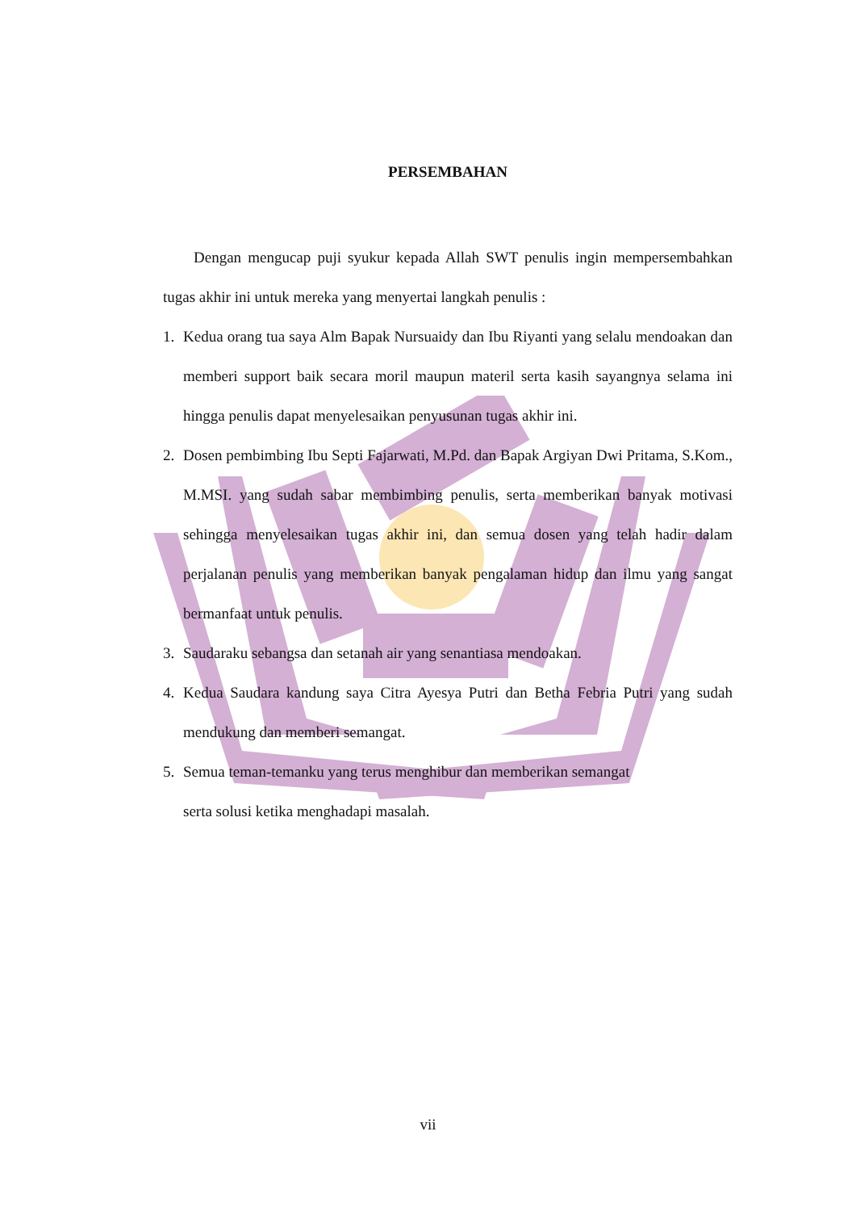PERSEMBAHAN
Dengan mengucap puji syukur kepada Allah SWT penulis ingin mempersembahkan tugas akhir ini untuk mereka yang menyertai langkah penulis :
1. Kedua orang tua saya Alm Bapak Nursuaidy dan Ibu Riyanti yang selalu mendoakan dan memberi support baik secara moril maupun materil serta kasih sayangnya selama ini hingga penulis dapat menyelesaikan penyusunan tugas akhir ini.
2. Dosen pembimbing Ibu Septi Fajarwati, M.Pd. dan Bapak Argiyan Dwi Pritama, S.Kom., M.MSI. yang sudah sabar membimbing penulis, serta memberikan banyak motivasi sehingga menyelesaikan tugas akhir ini, dan semua dosen yang telah hadir dalam perjalanan penulis yang memberikan banyak pengalaman hidup dan ilmu yang sangat bermanfaat untuk penulis.
3. Saudaraku sebangsa dan setanah air yang senantiasa mendoakan.
4. Kedua Saudara kandung saya Citra Ayesya Putri dan Betha Febria Putri yang sudah mendukung dan memberi semangat.
5. Semua teman-temanku yang terus menghibur dan memberikan semangat
serta solusi ketika menghadapi masalah.
vii